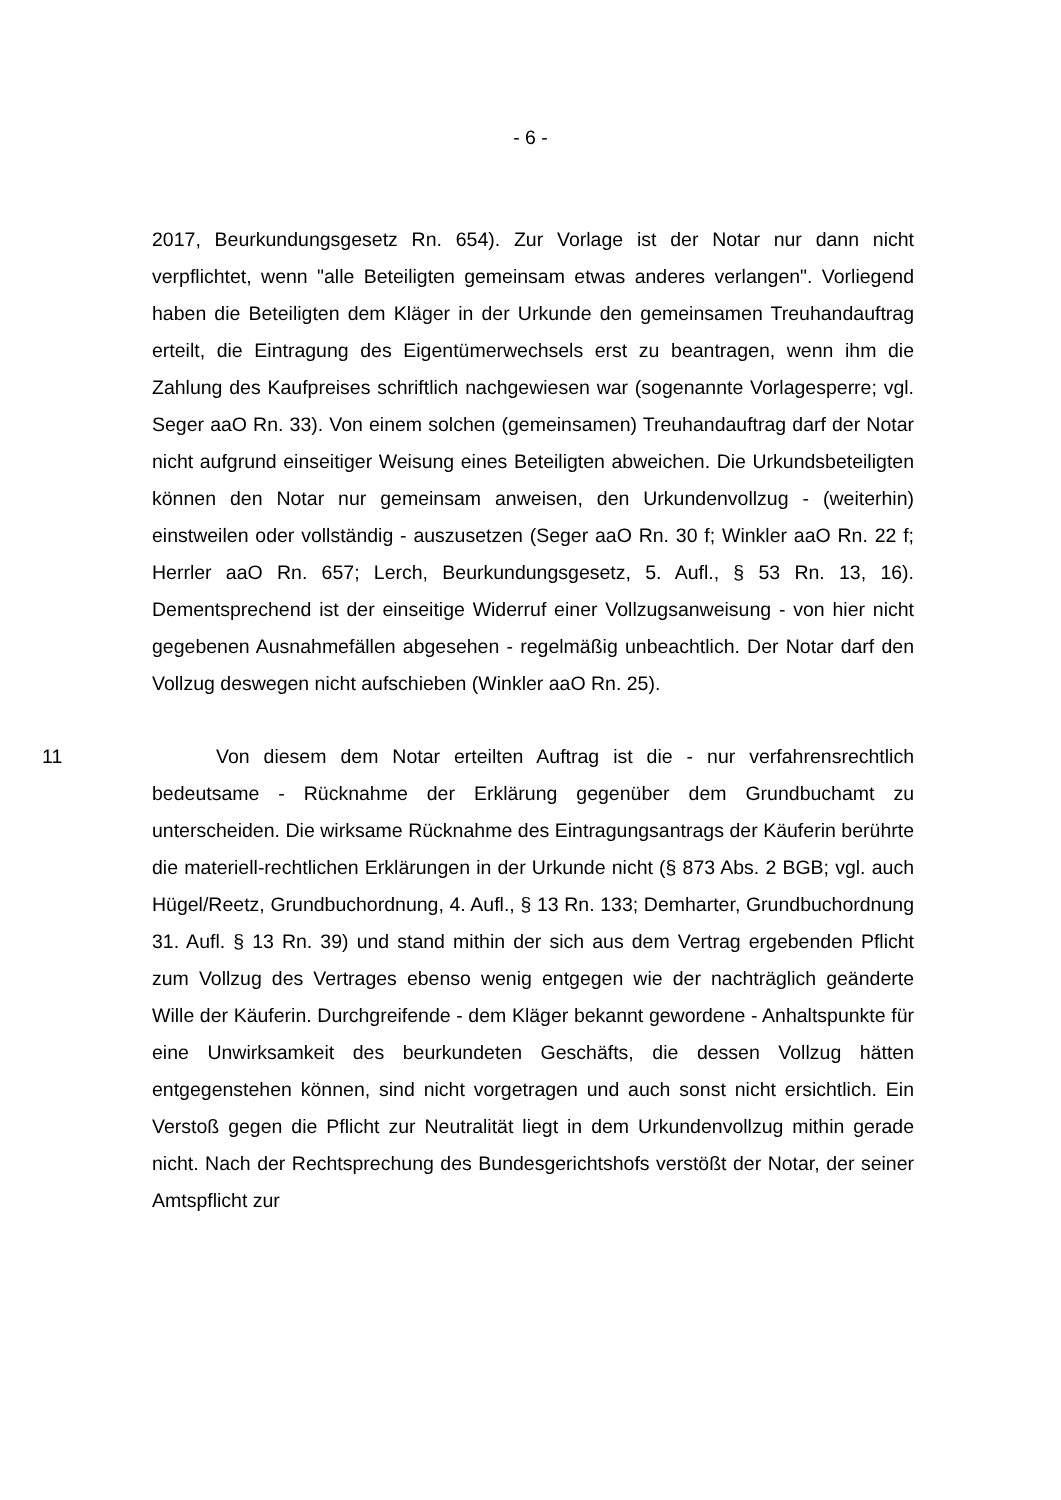- 6 -
2017, Beurkundungsgesetz Rn. 654). Zur Vorlage ist der Notar nur dann nicht verpflichtet, wenn "alle Beteiligten gemeinsam etwas anderes verlangen". Vorliegend haben die Beteiligten dem Kläger in der Urkunde den gemeinsamen Treuhandauftrag erteilt, die Eintragung des Eigentümerwechsels erst zu beantragen, wenn ihm die Zahlung des Kaufpreises schriftlich nachgewiesen war (sogenannte Vorlagesperre; vgl. Seger aaO Rn. 33). Von einem solchen (gemeinsamen) Treuhandauftrag darf der Notar nicht aufgrund einseitiger Weisung eines Beteiligten abweichen. Die Urkundsbeteiligten können den Notar nur gemeinsam anweisen, den Urkundenvollzug - (weiterhin) einstweilen oder vollständig - auszusetzen (Seger aaO Rn. 30 f; Winkler aaO Rn. 22 f; Herrler aaO Rn. 657; Lerch, Beurkundungsgesetz, 5. Aufl., § 53 Rn. 13, 16). Dementsprechend ist der einseitige Widerruf einer Vollzugsanweisung - von hier nicht gegebenen Ausnahmefällen abgesehen - regelmäßig unbeachtlich. Der Notar darf den Vollzug deswegen nicht aufschieben (Winkler aaO Rn. 25).
11 Von diesem dem Notar erteilten Auftrag ist die - nur verfahrensrechtlich bedeutsame - Rücknahme der Erklärung gegenüber dem Grundbuchamt zu unterscheiden. Die wirksame Rücknahme des Eintragungsantrags der Käuferin berührte die materiell-rechtlichen Erklärungen in der Urkunde nicht (§ 873 Abs. 2 BGB; vgl. auch Hügel/Reetz, Grundbuchordnung, 4. Aufl., § 13 Rn. 133; Demharter, Grundbuchordnung 31. Aufl. § 13 Rn. 39) und stand mithin der sich aus dem Vertrag ergebenden Pflicht zum Vollzug des Vertrages ebenso wenig entgegen wie der nachträglich geänderte Wille der Käuferin. Durchgreifende - dem Kläger bekannt gewordene - Anhaltspunkte für eine Unwirksamkeit des beurkundeten Geschäfts, die dessen Vollzug hätten entgegenstehen können, sind nicht vorgetragen und auch sonst nicht ersichtlich. Ein Verstoß gegen die Pflicht zur Neutralität liegt in dem Urkundenvollzug mithin gerade nicht. Nach der Rechtsprechung des Bundesgerichtshofs verstößt der Notar, der seiner Amtspflicht zur